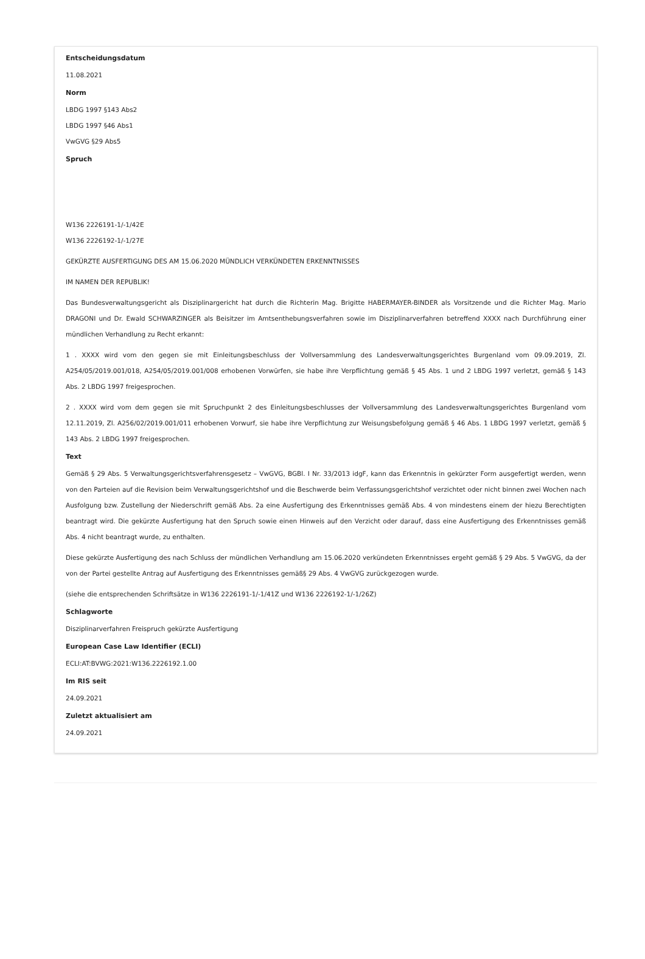Entscheidungsdatum
11.08.2021
Norm
LBDG 1997 §143 Abs2
LBDG 1997 §46 Abs1
VwGVG §29 Abs5
Spruch
W136 2226191-1/-1/42E
W136 2226192-1/-1/27E
GEKÜRZTE AUSFERTIGUNG DES AM 15.06.2020 MÜNDLICH VERKÜNDETEN ERKENNTNISSES
IM NAMEN DER REPUBLIK!
Das Bundesverwaltungsgericht als Disziplinargericht hat durch die Richterin Mag. Brigitte HABERMAYER-BINDER als Vorsitzende und die Richter Mag. Mario DRAGONI und Dr. Ewald SCHWARZINGER als Beisitzer im Amtsenthebungsverfahren sowie im Disziplinarverfahren betreffend XXXX nach Durchführung einer mündlichen Verhandlung zu Recht erkannt:
1 . XXXX wird vom den gegen sie mit Einleitungsbeschluss der Vollversammlung des Landesverwaltungsgerichtes Burgenland vom 09.09.2019, Zl. A254/05/2019.001/018, A254/05/2019.001/008 erhobenen Vorwürfen, sie habe ihre Verpflichtung gemäß § 45 Abs. 1 und 2 LBDG 1997 verletzt, gemäß § 143 Abs. 2 LBDG 1997 freigesprochen.
2 . XXXX wird vom dem gegen sie mit Spruchpunkt 2 des Einleitungsbeschlusses der Vollversammlung des Landesverwaltungsgerichtes Burgenland vom 12.11.2019, Zl. A256/02/2019.001/011 erhobenen Vorwurf, sie habe ihre Verpflichtung zur Weisungsbefolgung gemäß § 46 Abs. 1 LBDG 1997 verletzt, gemäß § 143 Abs. 2 LBDG 1997 freigesprochen.
Text
Gemäß § 29 Abs. 5 Verwaltungsgerichtsverfahrensgesetz – VwGVG, BGBl. I Nr. 33/2013 idgF, kann das Erkenntnis in gekürzter Form ausgefertigt werden, wenn von den Parteien auf die Revision beim Verwaltungsgerichtshof und die Beschwerde beim Verfassungsgerichtshof verzichtet oder nicht binnen zwei Wochen nach Ausfolgung bzw. Zustellung der Niederschrift gemäß Abs. 2a eine Ausfertigung des Erkenntnisses gemäß Abs. 4 von mindestens einem der hiezu Berechtigten beantragt wird. Die gekürzte Ausfertigung hat den Spruch sowie einen Hinweis auf den Verzicht oder darauf, dass eine Ausfertigung des Erkenntnisses gemäß Abs. 4 nicht beantragt wurde, zu enthalten.
Diese gekürzte Ausfertigung des nach Schluss der mündlichen Verhandlung am 15.06.2020 verkündeten Erkenntnisses ergeht gemäß § 29 Abs. 5 VwGVG, da der von der Partei gestellte Antrag auf Ausfertigung des Erkenntnisses gemäß§ 29 Abs. 4 VwGVG zurückgezogen wurde.
(siehe die entsprechenden Schriftsätze in W136 2226191-1/-1/41Z und W136 2226192-1/-1/26Z)
Schlagworte
Disziplinarverfahren Freispruch gekürzte Ausfertigung
European Case Law Identifier (ECLI)
ECLI:AT:BVWG:2021:W136.2226192.1.00
Im RIS seit
24.09.2021
Zuletzt aktualisiert am
24.09.2021